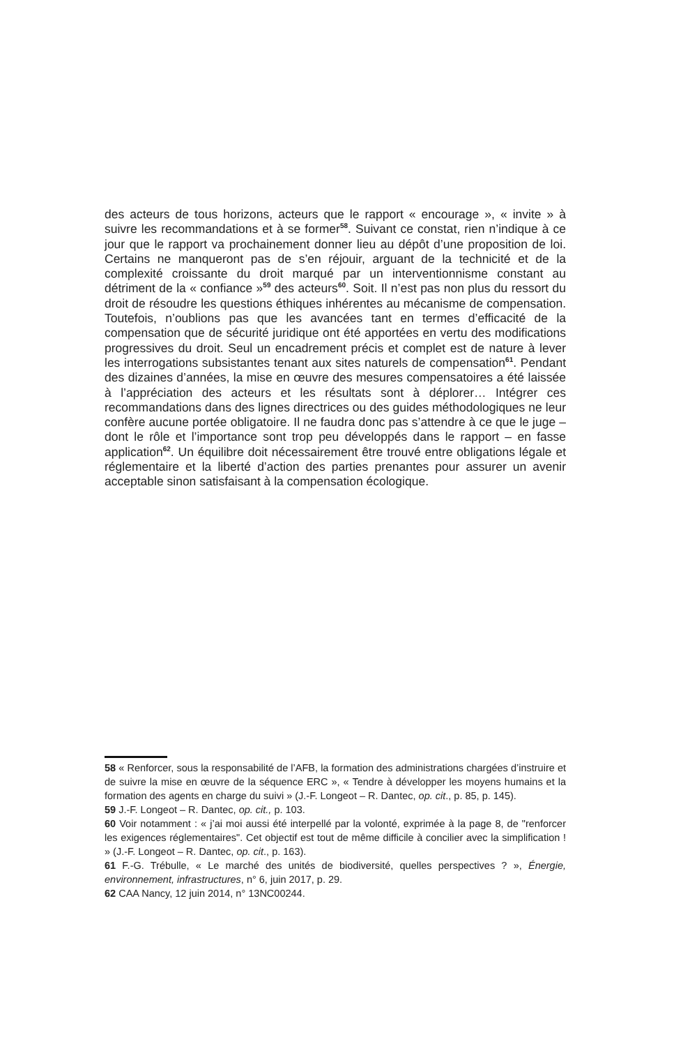des acteurs de tous horizons, acteurs que le rapport « encourage », « invite » à suivre les recommandations et à se former<sup>58</sup>. Suivant ce constat, rien n’indique à ce jour que le rapport va prochainement donner lieu au dépôt d’une proposition de loi. Certains ne manqueront pas de s’en réjouir, arguant de la technicité et de la complexité croissante du droit marqué par un interventionnisme constant au détriment de la « confiance »<sup>59</sup> des acteurs<sup>60</sup>. Soit. Il n’est pas non plus du ressort du droit de résoudre les questions éthiques inhérentes au mécanisme de compensation. Toutefois, n’oublions pas que les avancées tant en termes d’efficacité de la compensation que de sécurité juridique ont été apportées en vertu des modifications progressives du droit. Seul un encadrement précis et complet est de nature à lever les interrogations subsistantes tenant aux sites naturels de compensation<sup>61</sup>. Pendant des dizaines d’années, la mise en œuvre des mesures compensatoires a été laissée à l’appréciation des acteurs et les résultats sont à déplorer… Intégrer ces recommandations dans des lignes directrices ou des guides méthodologiques ne leur confère aucune portée obligatoire. Il ne faudra donc pas s’attendre à ce que le juge – dont le rôle et l’importance sont trop peu développés dans le rapport – en fasse application<sup>62</sup>. Un équilibre doit nécessairement être trouvé entre obligations légale et réglementaire et la liberté d’action des parties prenantes pour assurer un avenir acceptable sinon satisfaisant à la compensation écologique.
58 « Renforcer, sous la responsabilité de l’AFB, la formation des administrations chargées d’instruire et de suivre la mise en œuvre de la séquence ERC », « Tendre à développer les moyens humains et la formation des agents en charge du suivi » (J.-F. Longeot – R. Dantec, op. cit., p. 85, p. 145).
59 J.-F. Longeot – R. Dantec, op. cit., p. 103.
60 Voir notamment : « j’ai moi aussi été interpellé par la volonté, exprimée à la page 8, de "renforcer les exigences réglementaires". Cet objectif est tout de même difficile à concilier avec la simplification ! » (J.-F. Longeot – R. Dantec, op. cit., p. 163).
61 F.-G. Trébulle, « Le marché des unités de biodiversité, quelles perspectives ? », Énergie, environnement, infrastructures, n° 6, juin 2017, p. 29.
62 CAA Nancy, 12 juin 2014, n° 13NC00244.